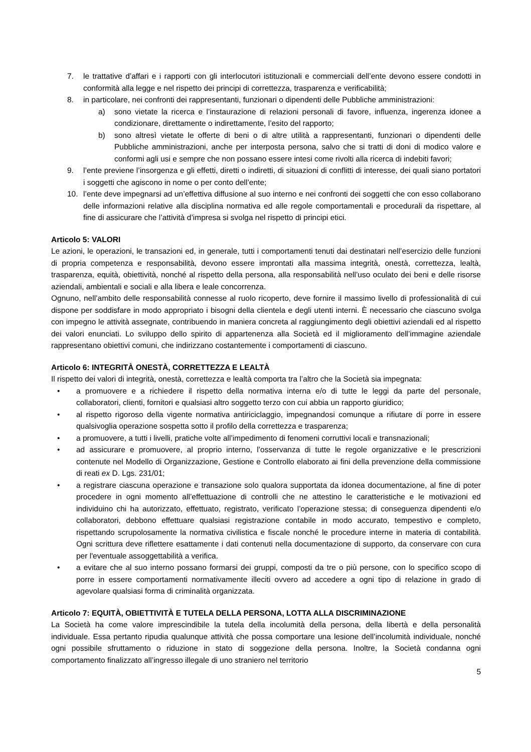7. le trattative d’affari e i rapporti con gli interlocutori istituzionali e commerciali dell’ente devono essere condotti in conformità alla legge e nel rispetto dei principi di correttezza, trasparenza e verificabilità;
8. in particolare, nei confronti dei rappresentanti, funzionari o dipendenti delle Pubbliche amministrazioni:
a) sono vietate la ricerca e l’instaurazione di relazioni personali di favore, influenza, ingerenza idonee a condizionare, direttamente o indirettamente, l’esito del rapporto;
b) sono altresì vietate le offerte di beni o di altre utilità a rappresentanti, funzionari o dipendenti delle Pubbliche amministrazioni, anche per interposta persona, salvo che si tratti di doni di modico valore e conformi agli usi e sempre che non possano essere intesi come rivolti alla ricerca di indebiti favori;
9. l’ente previene l’insorgenza e gli effetti, diretti o indiretti, di situazioni di conflitti di interesse, dei quali siano portatori i soggetti che agiscono in nome o per conto dell’ente;
10. l’ente deve impegnarsi ad un’effettiva diffusione al suo interno e nei confronti dei soggetti che con esso collaborano delle informazioni relative alla disciplina normativa ed alle regole comportamentali e procedurali da rispettare, al fine di assicurare che l’attività d’impresa si svolga nel rispetto di principi etici.
Articolo 5: VALORI
Le azioni, le operazioni, le transazioni ed, in generale, tutti i comportamenti tenuti dai destinatari nell’esercizio delle funzioni di propria competenza e responsabilità, devono essere improntati alla massima integrità, onestà, correttezza, lealtà, trasparenza, equità, obiettività, nonché al rispetto della persona, alla responsabilità nell’uso oculato dei beni e delle risorse aziendali, ambientali e sociali e alla libera e leale concorrenza.
Ognuno, nell’ambito delle responsabilità connesse al ruolo ricoperto, deve fornire il massimo livello di professionalità di cui dispone per soddisfare in modo appropriato i bisogni della clientela e degli utenti interni. È necessario che ciascuno svolga con impegno le attività assegnate, contribuendo in maniera concreta al raggiungimento degli obiettivi aziendali ed al rispetto dei valori enunciati. Lo sviluppo dello spirito di appartenenza alla Società ed il miglioramento dell’immagine aziendale rappresentano obiettivi comuni, che indirizzano costantemente i comportamenti di ciascuno.
Articolo 6: INTEGRITÀ ONESTÀ, CORRETTEZZA E LEALTÀ
Il rispetto dei valori di integrità, onestà, correttezza e lealtà comporta tra l’altro che la Società sia impegnata:
• a promuovere e a richiedere il rispetto della normativa interna e/o di tutte le leggi da parte del personale, collaboratori, clienti, fornitori e qualsiasi altro soggetto terzo con cui abbia un rapporto giuridico;
• al rispetto rigoroso della vigente normativa antiriciclaggio, impegnandosi comunque a rifiutare di porre in essere qualsivoglia operazione sospetta sotto il profilo della correttezza e trasparenza;
• a promuovere, a tutti i livelli, pratiche volte all’impedimento di fenomeni corruttivi locali e transnazionali;
• ad assicurare e promuovere, al proprio interno, l’osservanza di tutte le regole organizzative e le prescrizioni contenute nel Modello di Organizzazione, Gestione e Controllo elaborato ai fini della prevenzione della commissione di reati ex D. Lgs. 231/01;
• a registrare ciascuna operazione e transazione solo qualora supportata da idonea documentazione, al fine di poter procedere in ogni momento all’effettuazione di controlli che ne attestino le caratteristiche e le motivazioni ed individuino chi ha autorizzato, effettuato, registrato, verificato l’operazione stessa; di conseguenza dipendenti e/o collaboratori, debbono effettuare qualsiasi registrazione contabile in modo accurato, tempestivo e completo, rispettando scrupolosamente la normativa civilistica e fiscale nonché le procedure interne in materia di contabilità. Ogni scrittura deve riflettere esattamente i dati contenuti nella documentazione di supporto, da conservare con cura per l'eventuale assoggettabilità a verifica.
• a evitare che al suo interno possano formarsi dei gruppi, composti da tre o più persone, con lo specifico scopo di porre in essere comportamenti normativamente illeciti ovvero ad accedere a ogni tipo di relazione in grado di agevolare qualsiasi forma di criminalità organizzata.
Articolo 7: EQUITÀ, OBIETTIVITÀ E TUTELA DELLA PERSONA, LOTTA ALLA DISCRIMINAZIONE
La Società ha come valore imprescindibile la tutela della incolumità della persona, della libertà e della personalità individuale. Essa pertanto ripudia qualunque attività che possa comportare una lesione dell’incolumità individuale, nonché ogni possibile sfruttamento o riduzione in stato di soggezione della persona. Inoltre, la Società condanna ogni comportamento finalizzato all’ingresso illegale di uno straniero nel territorio
5